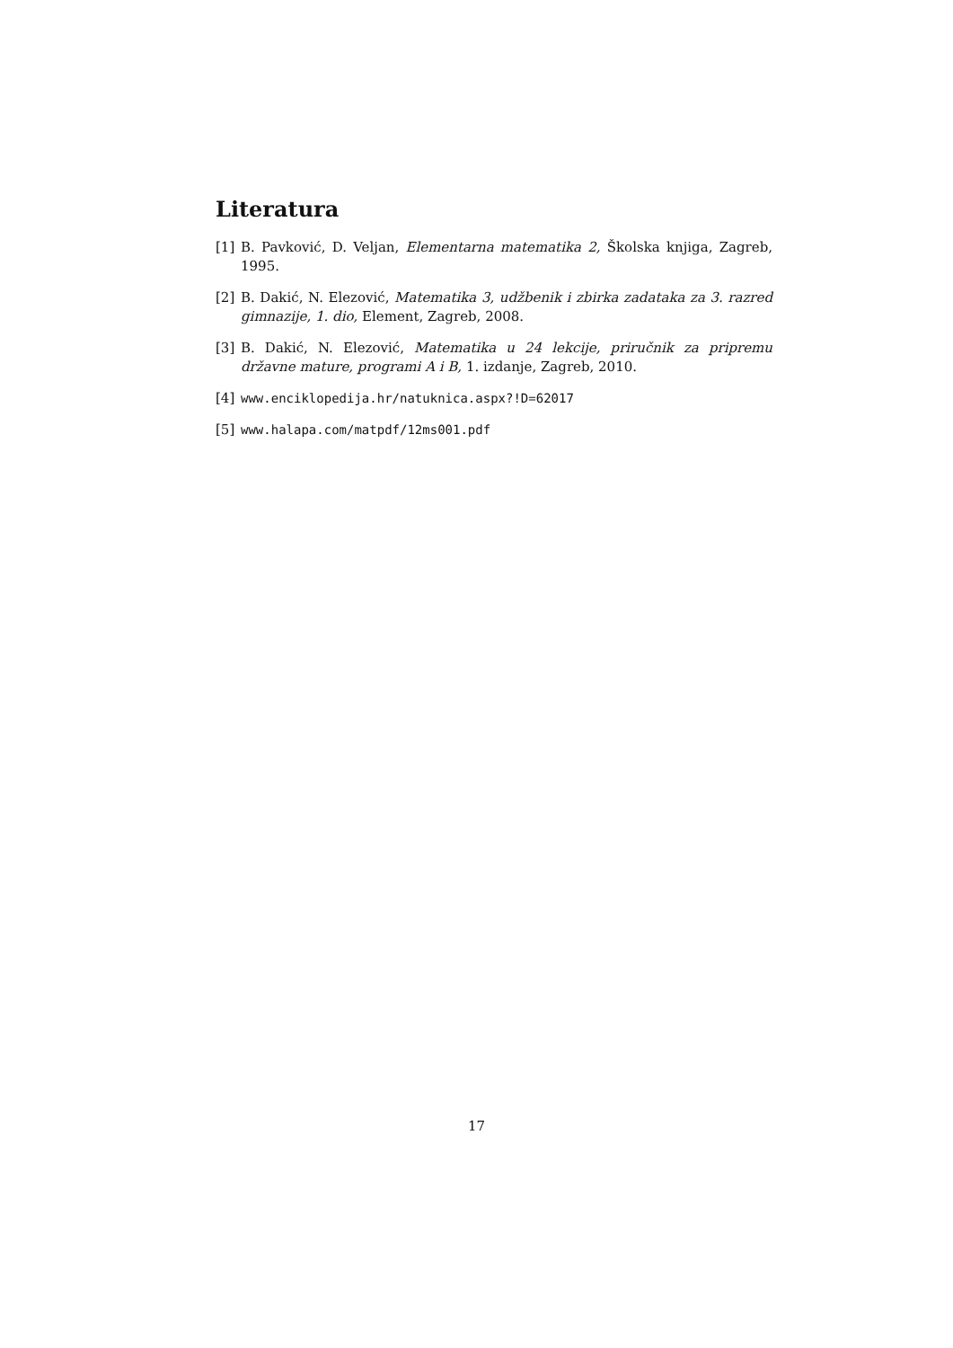Literatura
[1] B. Pavković, D. Veljan, Elementarna matematika 2, Školska knjiga, Zagreb, 1995.
[2] B. Dakić, N. Elezović, Matematika 3, udžbenik i zbirka zadataka za 3. razred gimnazije, 1. dio, Element, Zagreb, 2008.
[3] B. Dakić, N. Elezović, Matematika u 24 lekcije, priručnik za pripremu državne mature, programi A i B, 1. izdanje, Zagreb, 2010.
[4] www.enciklopedija.hr/natuknica.aspx?!D=62017
[5] www.halapa.com/matpdf/12ms001.pdf
17